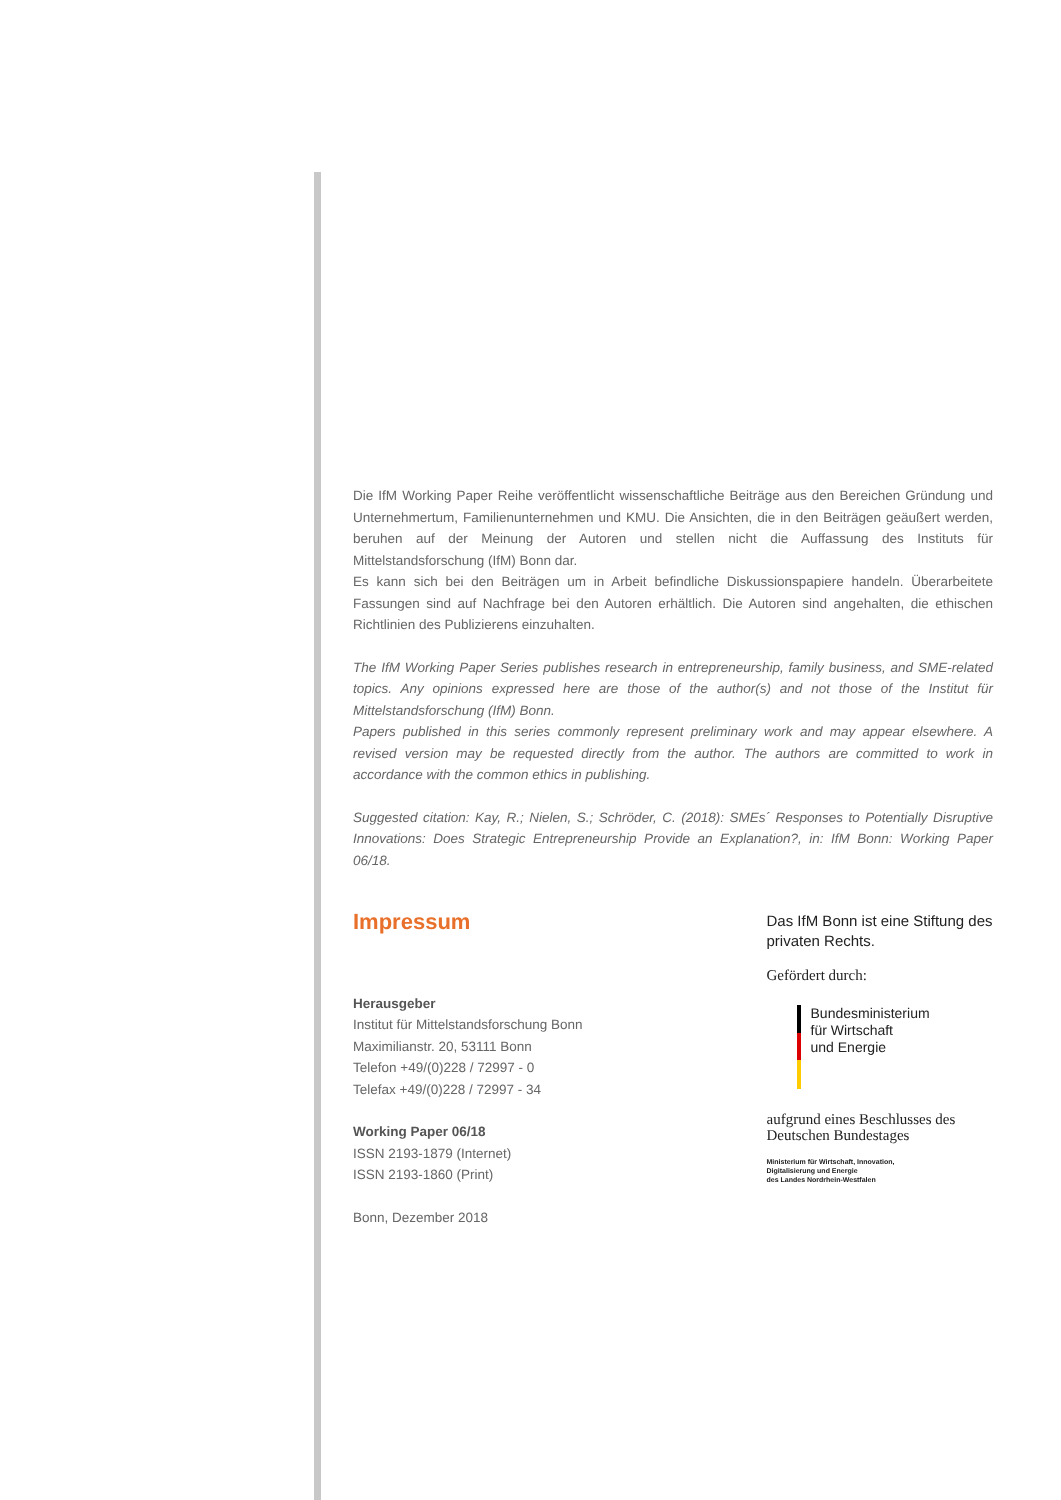Die IfM Working Paper Reihe veröffentlicht wissenschaftliche Beiträge aus den Bereichen Gründung und Unternehmertum, Familienunternehmen und KMU. Die Ansichten, die in den Beiträgen geäußert werden, beruhen auf der Meinung der Autoren und stellen nicht die Auffassung des Instituts für Mittelstandsforschung (IfM) Bonn dar.
Es kann sich bei den Beiträgen um in Arbeit befindliche Diskussionspapiere handeln. Überarbeitete Fassungen sind auf Nachfrage bei den Autoren erhältlich. Die Autoren sind angehalten, die ethischen Richtlinien des Publizierens einzuhalten.
The IfM Working Paper Series publishes research in entrepreneurship, family business, and SME-related topics. Any opinions expressed here are those of the author(s) and not those of the Institut für Mittelstandsforschung (IfM) Bonn.
Papers published in this series commonly represent preliminary work and may appear elsewhere. A revised version may be requested directly from the author. The authors are committed to work in accordance with the common ethics in publishing.
Suggested citation: Kay, R.; Nielen, S.; Schröder, C. (2018): SMEs´ Responses to Potentially Disruptive Innovations: Does Strategic Entrepreneurship Provide an Explanation?, in: IfM Bonn: Working Paper 06/18.
Impressum
Herausgeber
Institut für Mittelstandsforschung Bonn
Maximilianstr. 20, 53111 Bonn
Telefon +49/(0)228 / 72997 - 0
Telefax +49/(0)228 / 72997 - 34
Working Paper 06/18
ISSN 2193-1879 (Internet)
ISSN 2193-1860 (Print)
Bonn, Dezember 2018
Das IfM Bonn ist eine Stiftung des privaten Rechts.
Gefördert durch:
Bundesministerium
für Wirtschaft
und Energie
aufgrund eines Beschlusses des Deutschen Bundestages
Ministerium für Wirtschaft, Innovation,
Digitalisierung und Energie
des Landes Nordrhein-Westfalen